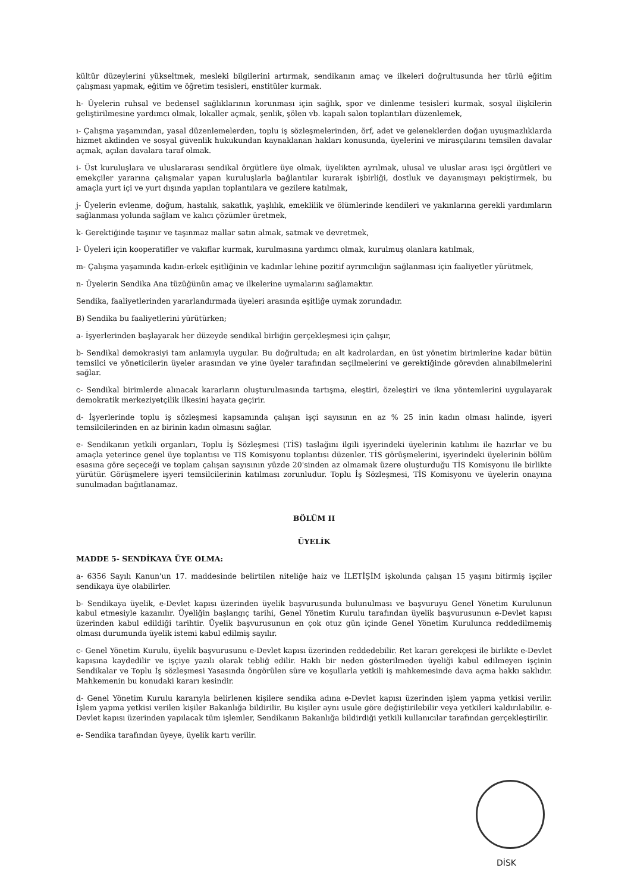kültür düzeylerini yükseltmek, mesleki bilgilerini artırmak, sendikanın amaç ve ilkeleri doğrultusunda her türlü eğitim çalışması yapmak, eğitim ve öğretim tesisleri, enstitüler kurmak.
h- Üyelerin ruhsal ve bedensel sağlıklarının korunması için sağlık, spor ve dinlenme tesisleri kurmak, sosyal ilişkilerin geliştirilmesine yardımcı olmak, lokaller açmak, şenlik, şölen vb. kapalı salon toplantıları düzenlemek,
ı- Çalışma yaşamından, yasal düzenlemelerden, toplu iş sözleşmelerinden, örf, adet ve geleneklerden doğan uyuşmazlıklarda hizmet akdinden ve sosyal güvenlik hukukundan kaynaklanan hakları konusunda, üyelerini ve mirasçılarını temsilen davalar açmak, açılan davalara taraf olmak.
i- Üst kuruluşlara ve uluslararası sendikal örgütlere üye olmak, üyelikten ayrılmak, ulusal ve uluslar arası işçi örgütleri ve emekçiler yararına çalışmalar yapan kuruluşlarla bağlantılar kurarak işbirliği, dostluk ve dayanışmayı pekiştirmek, bu amaçla yurt içi ve yurt dışında yapılan toplantılara ve gezilere katılmak,
j- Üyelerin evlenme, doğum, hastalık, sakatlık, yaşlılık, emeklilik ve ölümlerinde kendileri ve yakınlarına gerekli yardımların sağlanması yolunda sağlam ve kalıcı çözümler üretmek,
k- Gerektiğinde taşınır ve taşınmaz mallar satın almak, satmak ve devretmek,
l- Üyeleri için kooperatifler ve vakıflar kurmak, kurulmasına yardımcı olmak, kurulmuş olanlara katılmak,
m- Çalışma yaşamında kadın-erkek eşitliğinin ve kadınlar lehine pozitif ayrımcılığın sağlanması için faaliyetler yürütmek,
n- Üyelerin Sendika Ana tüzüğünün amaç ve ilkelerine uymalarını sağlamaktır.
Sendika, faaliyetlerinden yararlandırmada üyeleri arasında eşitliğe uymak zorundadır.
B) Sendika bu faaliyetlerini yürütürken;
a- İşyerlerinden başlayarak her düzeyde sendikal birliğin gerçekleşmesi için çalışır,
b- Sendikal demokrasiyi tam anlamıyla uygular. Bu doğrultuda; en alt kadrolardan, en üst yönetim birimlerine kadar bütün temsilci ve yöneticilerin üyeler arasından ve yine üyeler tarafından seçilmelerini ve gerektiğinde görevden alınabilmelerini sağlar.
c- Sendikal birimlerde alınacak kararların oluşturulmasında tartışma, eleştiri, özeleştiri ve ikna yöntemlerini uygulayarak demokratik merkeziyetçilik ilkesini hayata geçirir.
d- İşyerlerinde toplu iş sözleşmesi kapsamında çalışan işçi sayısının en az % 25 inin kadın olması halinde, işyeri temsilcilerinden en az birinin kadın olmasını sağlar.
e- Sendikanın yetkili organları, Toplu İş Sözleşmesi (TİS) taslağını ilgili işyerindeki üyelerinin katılımı ile hazırlar ve bu amaçla yeterince genel üye toplantısı ve TİS Komisyonu toplantısı düzenler. TİS görüşmelerini, işyerindeki üyelerinin bölüm esasına göre seçeceği ve toplam çalışan sayısının yüzde 20'sinden az olmamak üzere oluşturduğu TİS Komisyonu ile birlikte yürütür. Görüşmelere işyeri temsilcilerinin katılması zorunludur. Toplu İş Sözleşmesi, TİS Komisyonu ve üyelerin onayına sunulmadan bağıtlanamaz.
BÖLÜM II
ÜYELİK
MADDE 5- SENDİKAYA ÜYE OLMA:
a- 6356 Sayılı Kanun'un 17. maddesinde belirtilen niteliğe haiz ve İLETİŞİM işkolunda çalışan 15 yaşını bitirmiş işçiler sendikaya üye olabilirler.
b- Sendikaya üyelik, e-Devlet kapısı üzerinden üyelik başvurusunda bulunulması ve başvuruyu Genel Yönetim Kurulunun kabul etmesiyle kazanılır. Üyeliğin başlangıç tarihi, Genel Yönetim Kurulu tarafından üyelik başvurusunun e-Devlet kapısı üzerinden kabul edildiği tarihtir. Üyelik başvurusunun en çok otuz gün içinde Genel Yönetim Kurulunca reddedilmemiş olması durumunda üyelik istemi kabul edilmiş sayılır.
c- Genel Yönetim Kurulu, üyelik başvurusunu e-Devlet kapısı üzerinden reddedebilir. Ret kararı gerekçesi ile birlikte e-Devlet kapısına kaydedilir ve işçiye yazılı olarak tebliğ edilir. Haklı bir neden gösterilmeden üyeliği kabul edilmeyen işçinin Sendikalar ve Toplu İş sözleşmesi Yasasında öngörülen süre ve koşullarla yetkili iş mahkemesinde dava açma hakkı saklıdır. Mahkemenin bu konudaki kararı kesindir.
d- Genel Yönetim Kurulu kararıyla belirlenen kişilere sendika adına e-Devlet kapısı üzerinden işlem yapma yetkisi verilir. İşlem yapma yetkisi verilen kişiler Bakanlığa bildirilir. Bu kişiler aynı usule göre değiştirilebilir veya yetkileri kaldırılabilir. e-Devlet kapısı üzerinden yapılacak tüm işlemler, Sendikanın Bakanlığa bildirdiği yetkili kullanıcılar tarafından gerçekleştirilir.
e- Sendika tarafından üyeye, üyelik kartı verilir.
DİSK